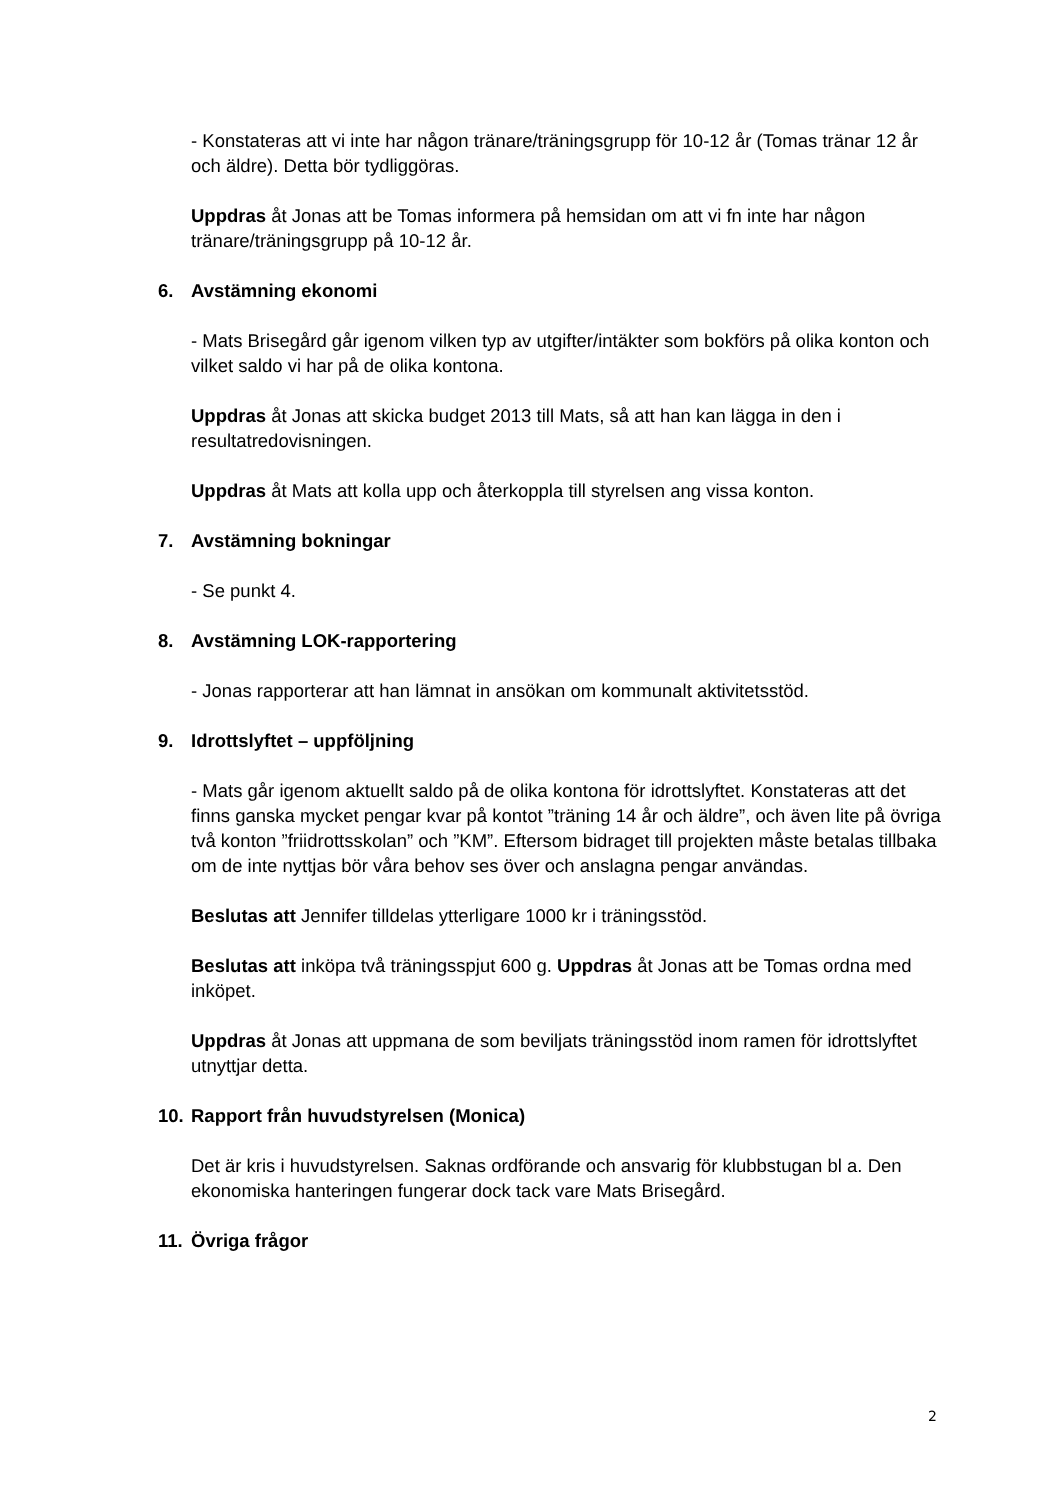- Konstateras att vi inte har någon tränare/träningsgrupp för 10-12 år (Tomas tränar 12 år och äldre). Detta bör tydliggöras.
Uppdras åt Jonas att be Tomas informera på hemsidan om att vi fn inte har någon tränare/träningsgrupp på 10-12 år.
6. Avstämning ekonomi
- Mats Brisegård går igenom vilken typ av utgifter/intäkter som bokförs på olika konton och vilket saldo vi har på de olika kontona.
Uppdras åt Jonas att skicka budget 2013 till Mats, så att han kan lägga in den i resultatredovisningen.
Uppdras åt Mats att kolla upp och återkoppla till styrelsen ang vissa konton.
7. Avstämning bokningar
- Se punkt 4.
8. Avstämning LOK-rapportering
- Jonas rapporterar att han lämnat in ansökan om kommunalt aktivitetsstöd.
9. Idrottslyftet – uppföljning
- Mats går igenom aktuellt saldo på de olika kontona för idrottslyftet. Konstateras att det finns ganska mycket pengar kvar på kontot ”träning 14 år och äldre”, och även lite på övriga två konton ”friidrottsskolan” och ”KM”. Eftersom bidraget till projekten måste betalas tillbaka om de inte nyttjas bör våra behov ses över och anslagna pengar användas.
Beslutas att Jennifer tilldelas ytterligare 1000 kr i träningsstöd.
Beslutas att inköpa två träningsspjut 600 g. Uppdras åt Jonas att be Tomas ordna med inköpet.
Uppdras åt Jonas att uppmana de som beviljats träningsstöd inom ramen för idrottslyftet utnyttjar detta.
10. Rapport från huvudstyrelsen (Monica)
Det är kris i huvudstyrelsen. Saknas ordförande och ansvarig för klubbstugan bl a. Den ekonomiska hanteringen fungerar dock tack vare Mats Brisegård.
11. Övriga frågor
2